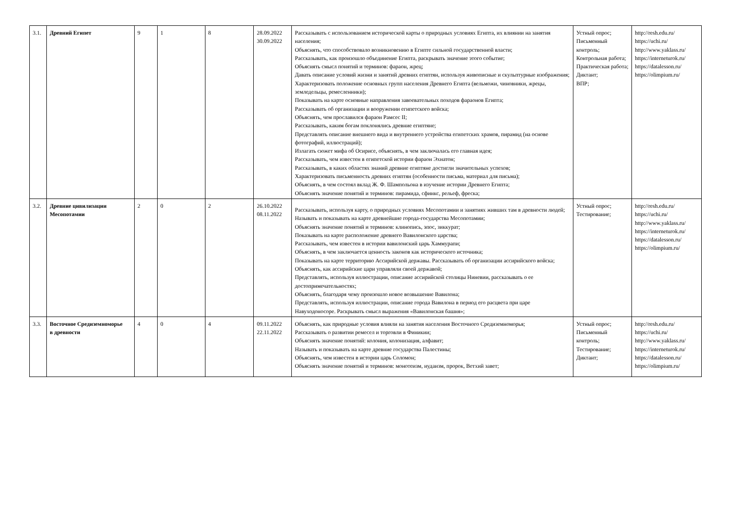| 3.1. | Древний Египет | 9 | 1 | 8 | 28.09.2022 30.09.2022 | Рассказывать с использованием исторической карты о природных условиях Египта, их влиянии на занятия населения; Объяснять, что способствовало возникновению в Египте сильной государственной власти; Рассказывать, как произошло объединение Египта, раскрывать значение этого событие; Объяснять смысл понятий и терминов: фараон, жрец; Давать описание условий жизни и занятий древних египтян, используя живописные и скульптурные изображения; Характеризовать положение основных групп населения Древнего Египта (вельможи, чиновники, жрецы, земледельцы, ремесленники); Показывать на карте основные направления завоевательных походов фараонов Египта; Рассказывать об организации и вооружении египетского войска; Объяснять, чем прославился фараон Рамсес II; Рассказывать, каким богам поклонялись древние египтяне; Представлять описание внешнего вида и внутреннего устройства египетских храмов, пирамид (на основе фотографий, иллюстраций); Излагать сюжет мифа об Осирисе, объяснять, в чем заключалась его главная идея; Рассказывать, чем известен в египетской истории фараон Эхнатон; Рассказывать, в каких областях знаний древние египтяне достигли значительных успехов; Характеризовать письменность древних египтян (особенности письма, материал для письма); Объяснять, в чем состоял вклад Ж. Ф. Шампольона в изучение истории Древнего Египта; Объяснять значение понятий и терминов: пирамида, сфинкс, рельеф, фреска; | Устный опрос; Письменный контроль; Контрольная работа; Практическая работа; Диктант; ВПР; | http://resh.edu.ru/ https://uchi.ru/ http://www.yaklass.ru/ https://interneturok.ru/ https://datalesson.ru/ https://olimpium.ru/ |
| 3.2. | Древние цивилизации Месопотамии | 2 | 0 | 2 | 26.10.2022 08.11.2022 | Рассказывать, используя карту, о природных условиях Месопотамии и занятиях живших там в древности людей; Называть и показывать на карте древнейшие города-государства Месопотамии; Объяснять значение понятий и терминов: клинопись, эпос, зиккурат; Показывать на карте расположение древнего Вавилонского царства; Рассказывать, чем известен в истории вавилонский царь Хаммурапи; Объяснять, в чем заключается ценность законов как исторического источника; Показывать на карте территорию Ассирийской державы. Рассказывать об организации ассирийского войска; Объяснять, как ассирийские цари управляли своей державой; Представлять, используя иллюстрации, описание ассирийской столицы Ниневии, рассказывать о ее достопримечательностях; Объяснять, благодаря чему произошло новое возвышение Вавилона; Представлять, используя иллюстрации, описание города Вавилона в период его расцвета при царе Навуходоносоре. Раскрывать смысл выражения «Вавилонская башня»; | Устный опрос; Тестирование; | http://resh.edu.ru/ https://uchi.ru/ http://www.yaklass.ru/ https://interneturok.ru/ https://datalesson.ru/ https://olimpium.ru/ |
| 3.3. | Восточное Средиземноморье в древности | 4 | 0 | 4 | 09.11.2022 22.11.2022 | Объяснять, как природные условия влияли на занятия населения Восточного Средиземноморья; Рассказывать о развитии ремесел и торговли в Финикии; Объяснять значение понятий: колония, колонизация, алфавит; Называть и показывать на карте древние государства Палестины; Объяснять, чем известен в истории царь Соломон; Объяснять значение понятий и терминов: монотеизм, иудаизм, пророк, Ветхий завет; | Устный опрос; Письменный контроль; Тестирование; Диктант; | http://resh.edu.ru/ https://uchi.ru/ http://www.yaklass.ru/ https://interneturok.ru/ https://datalesson.ru/ https://olimpium.ru/ |